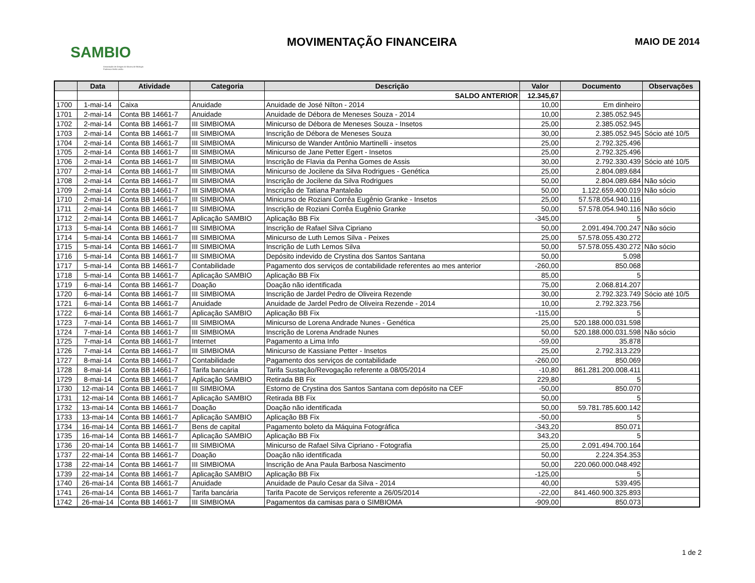SAMBIO
Associação de Amigos do Museu de Biologia Professor Mello Leitão
MOVIMENTAÇÃO FINANCEIRA MAIO DE 2014
| | Data | Atividade | Categoria | Descrição | Valor | Documento | Observações |
| --- | --- | --- | --- | --- | --- | --- | --- |
| | | | | SALDO ANTERIOR | 12.345,67 | | |
| 1700 | 1-mai-14 | Caixa | Anuidade | Anuidade de José Nilton - 2014 | 10,00 | Em dinheiro | |
| 1701 | 2-mai-14 | Conta BB 14661-7 | Anuidade | Anuidade de Débora de Meneses Souza - 2014 | 10,00 | 2.385.052.945 | |
| 1702 | 2-mai-14 | Conta BB 14661-7 | III SIMBIOMA | Minicurso de Débora de Meneses Souza - Insetos | 25,00 | 2.385.052.945 | |
| 1703 | 2-mai-14 | Conta BB 14661-7 | III SIMBIOMA | Inscrição de Débora de Meneses Souza | 30,00 | 2.385.052.945 | Sócio até 10/5 |
| 1704 | 2-mai-14 | Conta BB 14661-7 | III SIMBIOMA | Minicurso de Wander Antônio Martinelli - insetos | 25,00 | 2.792.325.496 | |
| 1705 | 2-mai-14 | Conta BB 14661-7 | III SIMBIOMA | Minicurso de Jane Petter Egert - Insetos | 25,00 | 2.792.325.496 | |
| 1706 | 2-mai-14 | Conta BB 14661-7 | III SIMBIOMA | Inscrição de Flavia da Penha Gomes de Assis | 30,00 | 2.792.330.439 | Sócio até 10/5 |
| 1707 | 2-mai-14 | Conta BB 14661-7 | III SIMBIOMA | Minicurso de Jocilene da Silva Rodrigues - Genética | 25,00 | 2.804.089.684 | |
| 1708 | 2-mai-14 | Conta BB 14661-7 | III SIMBIOMA | Inscrição de Jocilene da Silva Rodrigues | 50,00 | 2.804.089.684 | Não sócio |
| 1709 | 2-mai-14 | Conta BB 14661-7 | III SIMBIOMA | Inscrição de Tatiana Pantaleão | 50,00 | 1.122.659.400.019 | Não sócio |
| 1710 | 2-mai-14 | Conta BB 14661-7 | III SIMBIOMA | Minicurso de Roziani Corrêa Eugênio Granke - Insetos | 25,00 | 57.578.054.940.116 | |
| 1711 | 2-mai-14 | Conta BB 14661-7 | III SIMBIOMA | Inscrição de Roziani Corrêa Eugênio Granke | 50,00 | 57.578.054.940.116 | Não sócio |
| 1712 | 2-mai-14 | Conta BB 14661-7 | Aplicação SAMBIO | Aplicação BB Fix | -345,00 | 5 | |
| 1713 | 5-mai-14 | Conta BB 14661-7 | III SIMBIOMA | Inscrição de Rafael Silva Cipriano | 50,00 | 2.091.494.700.247 | Não sócio |
| 1714 | 5-mai-14 | Conta BB 14661-7 | III SIMBIOMA | Minicurso de Luth Lemos Silva - Peixes | 25,00 | 57.578.055.430.272 | |
| 1715 | 5-mai-14 | Conta BB 14661-7 | III SIMBIOMA | Inscrição de Luth Lemos Silva | 50,00 | 57.578.055.430.272 | Não sócio |
| 1716 | 5-mai-14 | Conta BB 14661-7 | III SIMBIOMA | Depósito indevido de Crystina dos Santos Santana | 50,00 | 5.098 | |
| 1717 | 5-mai-14 | Conta BB 14661-7 | Contabilidade | Pagamento dos serviços de contabilidade referentes ao mes anterior | -260,00 | 850.068 | |
| 1718 | 5-mai-14 | Conta BB 14661-7 | Aplicação SAMBIO | Aplicação BB Fix | 85,00 | 5 | |
| 1719 | 6-mai-14 | Conta BB 14661-7 | Doação | Doação não identificada | 75,00 | 2.068.814.207 | |
| 1720 | 6-mai-14 | Conta BB 14661-7 | III SIMBIOMA | Inscrição de Jardel Pedro de Oliveira Rezende | 30,00 | 2.792.323.749 | Sócio até 10/5 |
| 1721 | 6-mai-14 | Conta BB 14661-7 | Anuidade | Anuidade de Jardel Pedro de Oliveira Rezende - 2014 | 10,00 | 2.792.323.756 | |
| 1722 | 6-mai-14 | Conta BB 14661-7 | Aplicação SAMBIO | Aplicação BB Fix | -115,00 | 5 | |
| 1723 | 7-mai-14 | Conta BB 14661-7 | III SIMBIOMA | Minicurso de Lorena Andrade Nunes - Genética | 25,00 | 520.188.000.031.598 | |
| 1724 | 7-mai-14 | Conta BB 14661-7 | III SIMBIOMA | Inscrição de Lorena Andrade Nunes | 50,00 | 520.188.000.031.598 | Não sócio |
| 1725 | 7-mai-14 | Conta BB 14661-7 | Internet | Pagamento a Lima Info | -59,00 | 35.878 | |
| 1726 | 7-mai-14 | Conta BB 14661-7 | III SIMBIOMA | Minicurso de Kassiane Petter - Insetos | 25,00 | 2.792.313.229 | |
| 1727 | 8-mai-14 | Conta BB 14661-7 | Contabilidade | Pagamento dos serviços de contabilidade | -260,00 | 850.069 | |
| 1728 | 8-mai-14 | Conta BB 14661-7 | Tarifa bancária | Tarifa Sustação/Revogação referente a 08/05/2014 | -10,80 | 861.281.200.008.411 | |
| 1729 | 8-mai-14 | Conta BB 14661-7 | Aplicação SAMBIO | Retirada BB Fix | 229,80 | 5 | |
| 1730 | 12-mai-14 | Conta BB 14661-7 | III SIMBIOMA | Estorno de Crystina dos Santos Santana com depósito na CEF | -50,00 | 850.070 | |
| 1731 | 12-mai-14 | Conta BB 14661-7 | Aplicação SAMBIO | Retirada BB Fix | 50,00 | 5 | |
| 1732 | 13-mai-14 | Conta BB 14661-7 | Doação | Doação não identificada | 50,00 | 59.781.785.600.142 | |
| 1733 | 13-mai-14 | Conta BB 14661-7 | Aplicação SAMBIO | Aplicação BB Fix | -50,00 | 5 | |
| 1734 | 16-mai-14 | Conta BB 14661-7 | Bens de capital | Pagamento boleto da Máquina Fotográfica | -343,20 | 850.071 | |
| 1735 | 16-mai-14 | Conta BB 14661-7 | Aplicação SAMBIO | Aplicação BB Fix | 343,20 | 5 | |
| 1736 | 20-mai-14 | Conta BB 14661-7 | III SIMBIOMA | Minicurso de Rafael Silva Cipriano - Fotografia | 25,00 | 2.091.494.700.164 | |
| 1737 | 22-mai-14 | Conta BB 14661-7 | Doação | Doação não identificada | 50,00 | 2.224.354.353 | |
| 1738 | 22-mai-14 | Conta BB 14661-7 | III SIMBIOMA | Inscrição de Ana Paula Barbosa Nascimento | 50,00 | 220.060.000.048.492 | |
| 1739 | 22-mai-14 | Conta BB 14661-7 | Aplicação SAMBIO | Aplicação BB Fix | -125,00 | 5 | |
| 1740 | 26-mai-14 | Conta BB 14661-7 | Anuidade | Anuidade de Paulo Cesar da Silva - 2014 | 40,00 | 539.495 | |
| 1741 | 26-mai-14 | Conta BB 14661-7 | Tarifa bancária | Tarifa Pacote de Serviços referente a 26/05/2014 | -22,00 | 841.460.900.325.893 | |
| 1742 | 26-mai-14 | Conta BB 14661-7 | III SIMBIOMA | Pagamentos da camisas para o SIMBIOMA | -909,00 | 850.073 | |
1 de 2